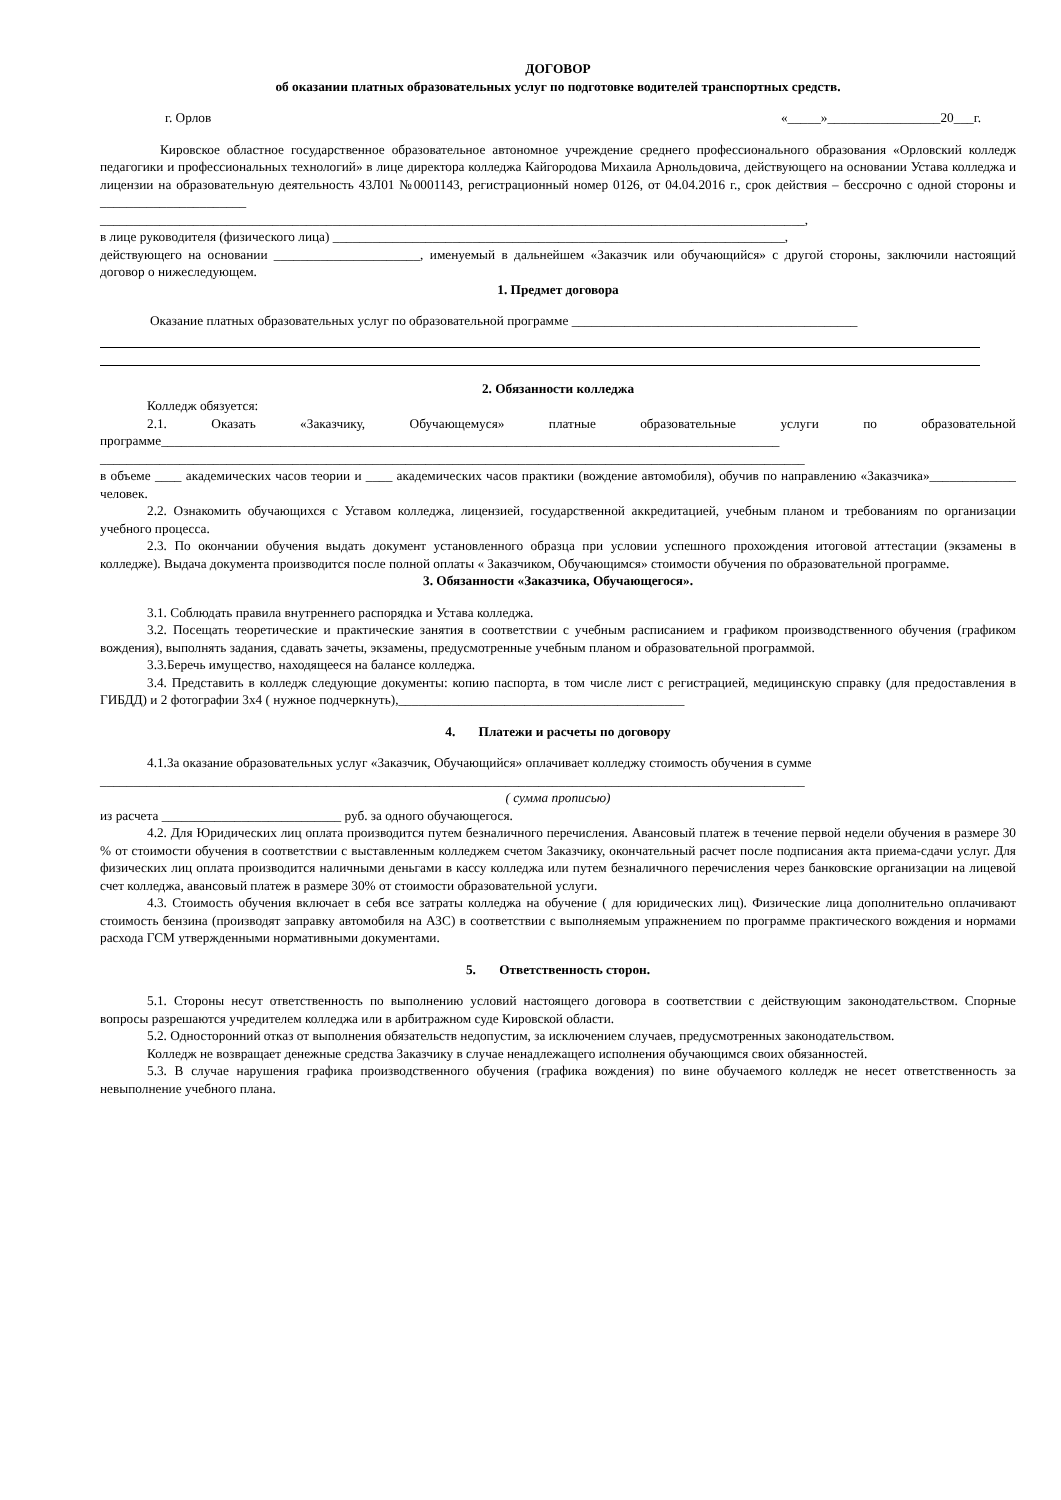ДОГОВОР
об оказании платных образовательных услуг по подготовке водителей транспортных средств.
г. Орлов «_____»_________________20___г.
Кировское областное государственное образовательное автономное учреждение среднего профессионального образования «Орловский колледж педагогики и профессиональных технологий» в лице директора колледжа Кайгородова Михаила Арнольдовича, действующего на основании Устава колледжа и лицензии на образовательную деятельность 43Л01 №0001143, регистрационный номер 0126, от 04.04.2016 г., срок действия – бессрочно с одной стороны и ______________________
__________________________________________________________________________________________________________,
в лице руководителя (физического лица) ____________________________________________________________________,
действующего на основании ______________________, именуемый в дальнейшем «Заказчик или обучающийся» с другой стороны, заключили настоящий договор о нижеследующем.
1. Предмет договора
Оказание платных образовательных услуг по образовательной программе ___________________________________________
2. Обязанности колледжа
Колледж обязуется:
2.1. Оказать «Заказчику, Обучающемуся» платные образовательные услуги по образовательной программе_____________________________________________________________________________________________
__________________________________________________________________________________________________________
в объеме ____ академических часов теории и ____ академических часов практики (вождение автомобиля), обучив по направлению «Заказчика»_____________ человек.
2.2. Ознакомить обучающихся с Уставом колледжа, лицензией, государственной аккредитацией, учебным планом и требованиям по организации учебного процесса.
2.3. По окончании обучения выдать документ установленного образца при условии успешного прохождения итоговой аттестации (экзамены в колледже). Выдача документа производится после полной оплаты « Заказчиком, Обучающимся» стоимости обучения по образовательной программе.
3. Обязанности «Заказчика, Обучающегося».
3.1. Соблюдать правила внутреннего распорядка и Устава колледжа.
3.2. Посещать теоретические и практические занятия в соответствии с учебным расписанием и графиком производственного обучения (графиком вождения), выполнять задания, сдавать зачеты, экзамены, предусмотренные учебным планом и образовательной программой.
3.3.Беречь имущество, находящееся на балансе колледжа.
3.4. Представить в колледж следующие документы: копию паспорта, в том числе лист с регистрацией, медицинскую справку (для предоставления в ГИБДД) и 2 фотографии 3х4 ( нужное подчеркнуть),___________________________________________
4. Платежи и расчеты по договору
4.1.За оказание образовательных услуг «Заказчик, Обучающийся» оплачивает колледжу стоимость обучения в сумме
__________________________________________________________________________________________________________
( сумма прописью)
из расчета ___________________________ руб. за одного обучающегося.
4.2. Для Юридических лиц оплата производится путем безналичного перечисления. Авансовый платеж в течение первой недели обучения в размере 30 % от стоимости обучения в соответствии с выставленным колледжем счетом Заказчику, окончательный расчет после подписания акта приема-сдачи услуг. Для физических лиц оплата производится наличными деньгами в кассу колледжа или путем безналичного перечисления через банковские организации на лицевой счет колледжа, авансовый платеж в размере 30% от стоимости образовательной услуги.
4.3. Стоимость обучения включает в себя все затраты колледжа на обучение ( для юридических лиц). Физические лица дополнительно оплачивают стоимость бензина (производят заправку автомобиля на АЗС) в соответствии с выполняемым упражнением по программе практического вождения и нормами расхода ГСМ утвержденными нормативными документами.
5. Ответственность сторон.
5.1. Стороны несут ответственность по выполнению условий настоящего договора в соответствии с действующим законодательством. Спорные вопросы разрешаются учредителем колледжа или в арбитражном суде Кировской области.
5.2. Односторонний отказ от выполнения обязательств недопустим, за исключением случаев, предусмотренных законодательством.
Колледж не возвращает денежные средства Заказчику в случае ненадлежащего исполнения обучающимся своих обязанностей.
5.3. В случае нарушения графика производственного обучения (графика вождения) по вине обучаемого колледж не несет ответственность за невыполнение учебного плана.